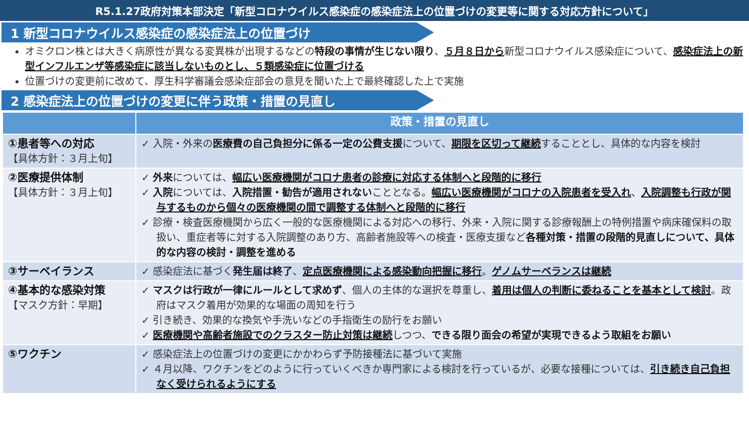R5.1.27政府対策本部決定「新型コロナウイルス感染症の感染症法上の位置づけの変更等に関する対応方針について」
1 新型コロナウイルス感染症の感染症法上の位置づけ
オミクロン株とは大きく病原性が異なる変異株が出現するなどの特段の事情が生じない限り、５月８日から新型コロナウイルス感染症について、感染症法上の新型インフルエンザ等感染症に該当しないものとし、５類感染症に位置づける
位置づけの変更前に改めて、厚生科学審議会感染症部会の意見を聞いた上で最終確認した上で実施
2 感染症法上の位置づけの変更に伴う政策・措置の見直し
| | 政策・措置の見直し |
| --- | --- |
| ①患者等への対応 【具体方針：３月上旬】 | ✓ 入院・外来の 医療費の自己負担分に係る一定の公費支援 について、 期限を区切って継続 することとし、具体的な内容を検討 |
| ②医療提供体制 【具体方針：３月上旬】 | ✓ 外来 については、 幅広い医療機関がコロナ患者の診療に対応する体制へと段階的に移行 ✓ 入院 については、 入院措置・勧告が適用されない こととなる。 幅広い医療機関がコロナの入院患者を受入れ 、 入院調整も行政が関与するものから個々の医療機関の間で調整する体制へと段階的に移行 ✓ 診療・検査医療機関から広く一般的な医療機関による対応への移行、外来・入院に関する診療報酬上の特例措置や病床確保料の取扱い、重症者等に対する入院調整のあり方、高齢者施設等への検査・医療支援など 各種対策・措置の段階的見直しについて、具体的な内容の検討・調整を進める |
| ③サーベイランス | ✓ 感染症法に基づく 発生届は終了 、 定点医療機関による感染動向把握に移行 。 ゲノムサーベランスは継続 |
| ④基本的な感染対策 【マスク方針：早期】 | ✓ マスクは行政が一律にルールとして求めず 、個人の主体的な選択を尊重し、 着用は個人の判断に委ねることを基本として検討 。政府はマスク着用が効果的な場面の周知を行う ✓ 引き続き、効果的な換気や手洗いなどの手指衛生の励行をお願い ✓ 医療機関や高齢者施設でのクラスター防止対策は継続 しつつ、 できる限り面会の希望が実現できるよう取組をお願い |
| ⑤ワクチン | ✓ 感染症法上の位置づけの変更にかかわらず予防接種法に基づいて実施 ✓ ４月以降、ワクチンをどのように行っていくべきか専門家による検討を行っているが、必要な接種については、 引き続き自己負担なく受けられるようにする |